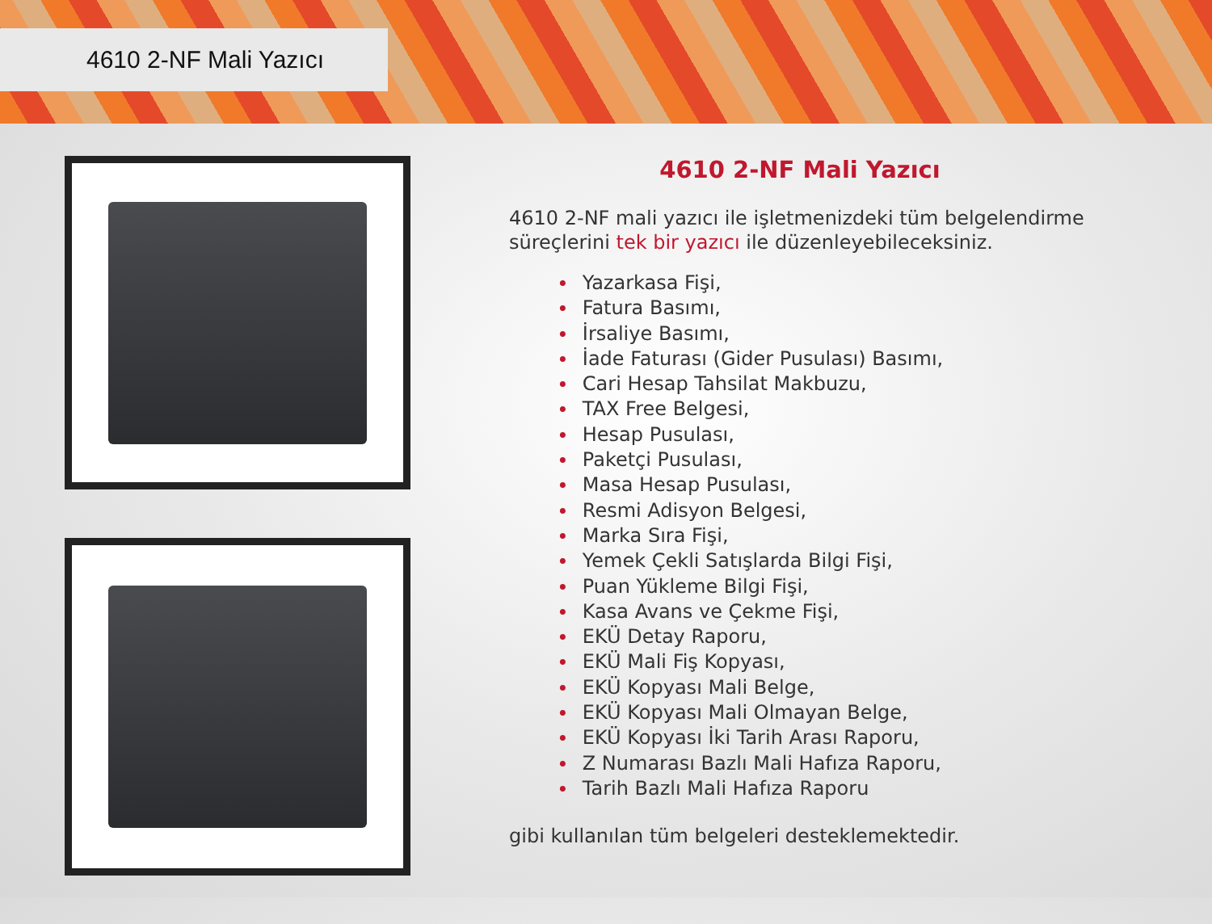4610 2-NF Mali Yazıcı
4610 2-NF Mali Yazıcı
4610 2-NF mali yazıcı ile işletmenizdeki tüm belgelendirme süreçlerini tek bir yazıcı ile düzenleyebileceksiniz.
• Yazarkasa Fişi,
• Fatura Basımı,
• İrsaliye Basımı,
• İade Faturası (Gider Pusulası) Basımı,
• Cari Hesap Tahsilat Makbuzu,
• TAX Free Belgesi,
• Hesap Pusulası,
• Paketçi Pusulası,
• Masa Hesap Pusulası,
• Resmi Adisyon Belgesi,
• Marka Sıra Fişi,
• Yemek Çekli Satışlarda Bilgi Fişi,
• Puan Yükleme Bilgi Fişi,
• Kasa Avans ve Çekme Fişi,
• EKÜ Detay Raporu,
• EKÜ Mali Fiş Kopyası,
• EKÜ Kopyası Mali Belge,
• EKÜ Kopyası Mali Olmayan Belge,
• EKÜ Kopyası İki Tarih Arası Raporu,
• Z Numarası Bazlı Mali Hafıza Raporu,
• Tarih Bazlı Mali Hafıza Raporu
gibi kullanılan tüm belgeleri desteklemektedir.